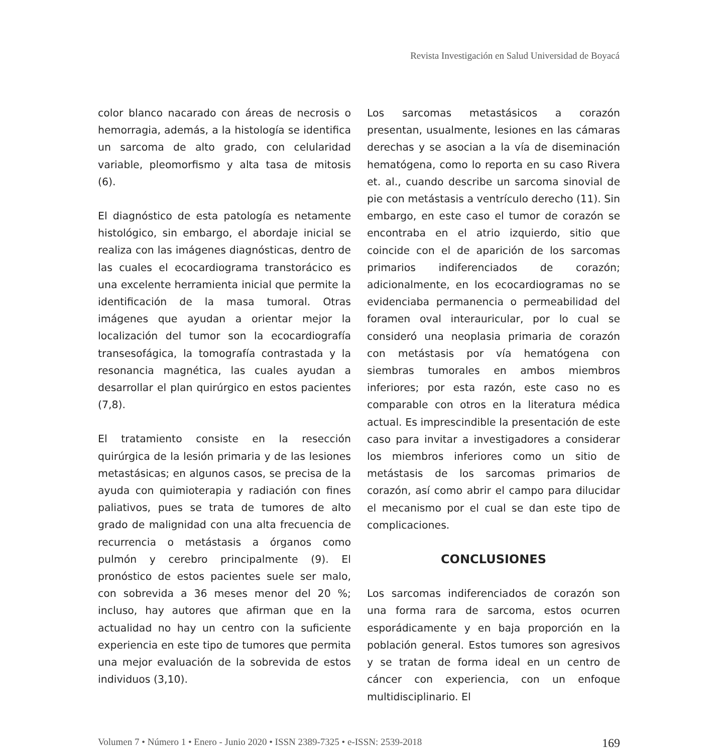Revista Investigación en Salud Universidad de Boyacá
color blanco nacarado con áreas de necrosis o hemorragia, además, a la histología se identifica un sarcoma de alto grado, con celularidad variable, pleomorfismo y alta tasa de mitosis (6).
El diagnóstico de esta patología es netamente histológico, sin embargo, el abordaje inicial se realiza con las imágenes diagnósticas, dentro de las cuales el ecocardiograma transtorácico es una excelente herramienta inicial que permite la identificación de la masa tumoral. Otras imágenes que ayudan a orientar mejor la localización del tumor son la ecocardiografía transesofágica, la tomografía contrastada y la resonancia magnética, las cuales ayudan a desarrollar el plan quirúrgico en estos pacientes (7,8).
El tratamiento consiste en la resección quirúrgica de la lesión primaria y de las lesiones metastásicas; en algunos casos, se precisa de la ayuda con quimioterapia y radiación con fines paliativos, pues se trata de tumores de alto grado de malignidad con una alta frecuencia de recurrencia o metástasis a órganos como pulmón y cerebro principalmente (9). El pronóstico de estos pacientes suele ser malo, con sobrevida a 36 meses menor del 20 %; incluso, hay autores que afirman que en la actualidad no hay un centro con la suficiente experiencia en este tipo de tumores que permita una mejor evaluación de la sobrevida de estos individuos (3,10).
Los sarcomas metastásicos a corazón presentan, usualmente, lesiones en las cámaras derechas y se asocian a la vía de diseminación hematógena, como lo reporta en su caso Rivera et. al., cuando describe un sarcoma sinovial de pie con metástasis a ventrículo derecho (11). Sin embargo, en este caso el tumor de corazón se encontraba en el atrio izquierdo, sitio que coincide con el de aparición de los sarcomas primarios indiferenciados de corazón; adicionalmente, en los ecocardiogramas no se evidenciaba permanencia o permeabilidad del foramen oval interauricular, por lo cual se consideró una neoplasia primaria de corazón con metástasis por vía hematógena con siembras tumorales en ambos miembros inferiores; por esta razón, este caso no es comparable con otros en la literatura médica actual. Es imprescindible la presentación de este caso para invitar a investigadores a considerar los miembros inferiores como un sitio de metástasis de los sarcomas primarios de corazón, así como abrir el campo para dilucidar el mecanismo por el cual se dan este tipo de complicaciones.
CONCLUSIONES
Los sarcomas indiferenciados de corazón son una forma rara de sarcoma, estos ocurren esporádicamente y en baja proporción en la población general. Estos tumores son agresivos y se tratan de forma ideal en un centro de cáncer con experiencia, con un enfoque multidisciplinario. El
Volumen 7 • Número 1 • Enero - Junio 2020 • ISSN 2389-7325 • e-ISSN: 2539-2018 169